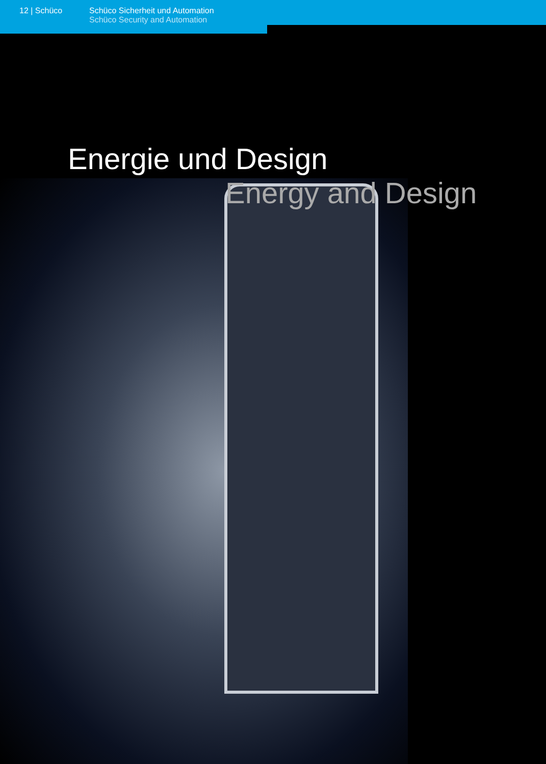12 | Schüco Schüco Sicherheit und Automation
Schüco Security and Automation
Energie und Design
Energy and Design